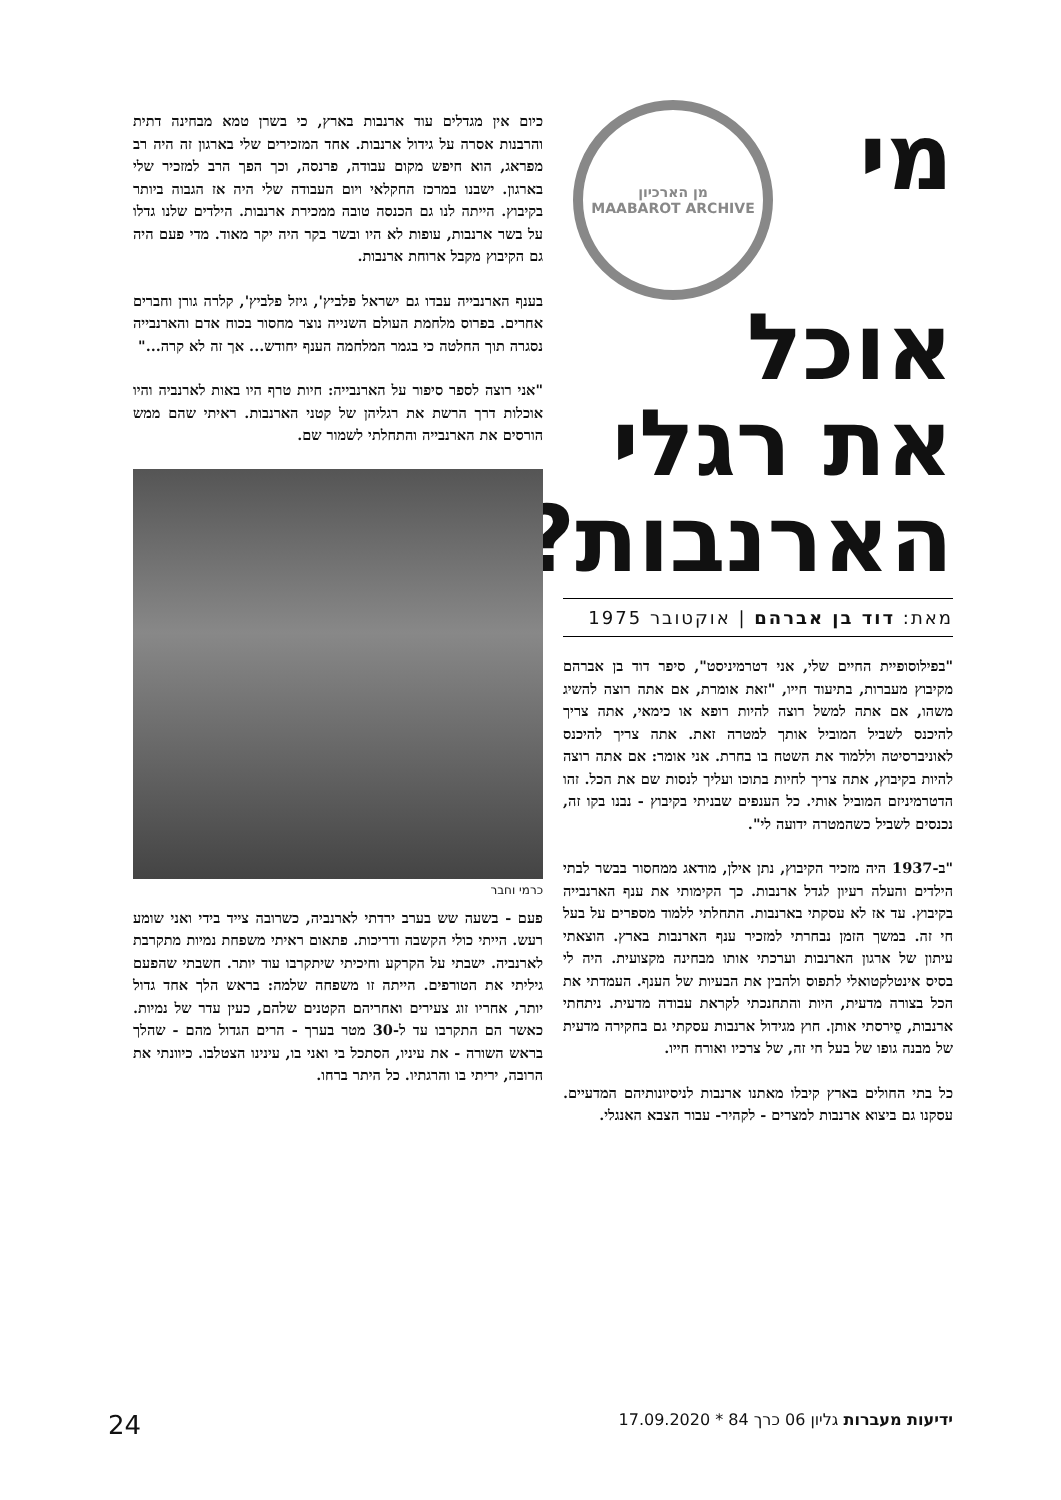מן הארכיון
MAABAROT ARCHIVE
מי
אוכל
את רגלי
הארנבות?
מאת: דוד בן אברהם | אוקטובר 1975
"בפילוסופיית החיים שלי, אני דטרמיניסט", סיפר דוד בן אברהם מקיבוץ מעברות, בתיעוד חייו, "זאת אומרת, אם אתה רוצה להשיג משהו, אם אתה למשל רוצה להיות רופא או כימאי, אתה צריך להיכנס לשביל המוביל אותך למטרה זאת. אתה צריך להיכנס לאוניברסיטה וללמוד את השטח בו בחרת. אני אומר: אם אתה רוצה להיות בקיבוץ, אתה צריך לחיות בתוכו ועליך לנסות שם את הכל. זהו הדטרמיניזם המוביל אותי. כל הענפים שבניתי בקיבוץ - נבנו בקו זה, נכנסים לשביל כשהמטרה ידועה לי".
"ב-1937 היה מזכיר הקיבוץ, נתן אילן, מודאג ממחסור בבשר לבתי הילדים והעלה רעיון לגדל ארנבות. כך הקימותי את ענף הארנבייה בקיבוץ. עד אז לא עסקתי בארנבות. התחלתי ללמוד מספרים על בעל חי זה. במשך הזמן נבחרתי למזכיר ענף הארנבות בארץ. הוצאתי עיתון של ארגון הארנבות וערכתי אותו מבחינה מקצועית. היה לי בסיס אינטלקטואלי לתפוס ולהבין את הבעיות של הענף. העמדתי את הכל בצורה מדעית, היות והתחנכתי לקראת עבודה מדעית. ניתחתי ארנבות, סֵירסתי אותן. חוץ מגידול ארנבות עסקתי גם בחקירה מדעית של מבנה גופו של בעל חי זה, של צרכיו ואורח חייו.
כל בתי החולים בארץ קיבלו מאתנו ארנבות לניסיונותיהם המדעיים. עסקנו גם ביצוא ארנבות למצרים - לקהיר- עבור הצבא האנגלי.
כיום אין מגדלים עוד ארנבות בארץ, כי בשרן טמא מבחינה דתית והרבנות אסרה על גידול ארנבות. אחד המזכירים שלי בארגון זה היה רב מפראג, הוא חיפש מקום עבודה, פרנסה, וכך הפך הרב למזכיר שלי בארגון. ישבנו במרכז החקלאי ויום העבודה שלי היה אז הגבוה ביותר בקיבוץ. הייתה לנו גם הכנסה טובה ממכירת ארנבות. הילדים שלנו גדלו על בשר ארנבות, עופות לא היו ובשר בקר היה יקר מאוד. מדי פעם היה גם הקיבוץ מקבל ארוחת ארנבות.
בענף הארנבייה עבדו גם ישראל פלביץ', גיזל פלביץ', קלרה גורן וחברים אחרים. בפרוס מלחמת העולם השנייה נוצר מחסור בכוח אדם והארנבייה נסגרה תוך החלטה כי בגמר המלחמה הענף יחודש... אך זה לא קרה..."
"אני רוצה לספר סיפור על הארנבייה: חיות טרף היו באות לארנביה והיו אוכלות דרך הרשת את רגליהן של קטני הארנבות. ראיתי שהם ממש הורסים את הארנבייה והתחלתי לשמור שם.
כרמי וחבר
פעם - בשעה שש בערב ירדתי לארנביה, כשרובה צייד בידי ואני שומע רעש. הייתי כולי הקשבה ודריכות. פתאום ראיתי משפחת נמיות מתקרבת לארנביה. ישבתי על הקרקע וחיכיתי שיתקרבו עוד יותר. חשבתי שהפעם גיליתי את הטורפים. הייתה זו משפחה שלמה: בראש הלך אחד גדול יותר, אחריו זוג צעירים ואחריהם הקטנים שלהם, כעין עדר של נמיות. כאשר הם התקרבו עד ל-30 מטר בערך - הרים הגדול מהם - שהלך בראש השורה - את עיניו, הסתכל בי ואני בו, עינינו הצטלבו. כיוונתי את הרובה, יריתי בו והרגתיו. כל היתר ברחו.
ידיעות מעברות גליון 06 כרך 84 * 17.09.2020 24